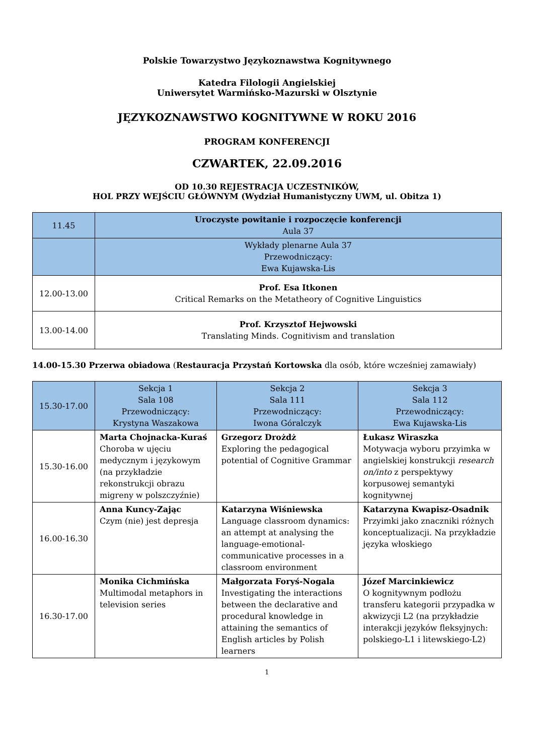Polskie Towarzystwo Językoznawstwa Kognitywnego
Katedra Filologii Angielskiej
Uniwersytet Warmińsko-Mazurski w Olsztynie
JĘZYKOZNAWSTWO KOGNITYWNE W ROKU 2016
PROGRAM KONFERENCJI
CZWARTEK, 22.09.2016
OD 10.30 REJESTRACJA UCZESTNIKÓW,
HOL PRZY WEJŚCIU GŁÓWNYM (Wydział Humanistyczny UWM, ul. Obitza 1)
| 11.45 | Uroczyste powitanie i rozpoczęcie konferencji Aula 37 |
| | Wykłady plenarne Aula 37 Przewodniczący: Ewa Kujawska-Lis |
| 12.00-13.00 | Prof. Esa Itkonen Critical Remarks on the Metatheory of Cognitive Linguistics |
| 13.00-14.00 | Prof. Krzysztof Hejwowski Translating Minds. Cognitivism and translation |
14.00-15.30 Przerwa obiadowa (Restauracja Przystań Kortowska dla osób, które wcześniej zamawiały)
| 15.30-17.00 | Sekcja 1 Sala 108 Przewodniczący: Krystyna Waszakowa | Sekcja 2 Sala 111 Przewodniczący: Iwona Góralczyk | Sekcja 3 Sala 112 Przewodniczący: Ewa Kujawska-Lis |
| 15.30-16.00 | Marta Chojnacka-Kuraś Choroba w ujęciu medycznym i językowym (na przykładzie rekonstrukcji obrazu migreny w polszczyźnie) | Grzegorz Drożdż Exploring the pedagogical potential of Cognitive Grammar | Łukasz Wiraszka Motywacja wyboru przyimka w angielskiej konstrukcji research on/into z perspektywy korpusowej semantyki kognitywnej |
| 16.00-16.30 | Anna Kuncy-Zając Czym (nie) jest depresja | Katarzyna Wiśniewska Language classroom dynamics: an attempt at analysing the language-emotional-communicative processes in a classroom environment | Katarzyna Kwapisz-Osadnik Przyimki jako znaczniki różnych konceptualizacji. Na przykładzie języka włoskiego |
| 16.30-17.00 | Monika Cichmińska Multimodal metaphors in television series | Małgorzata Foryś-Nogala Investigating the interactions between the declarative and procedural knowledge in attaining the semantics of English articles by Polish learners | Józef Marcinkiewicz O kognitywnym podłożu transferu kategorii przypadka w akwizycji L2 (na przykładzie interakcji języków fleksyjnych: polskiego-L1 i litewskiego-L2) |
1